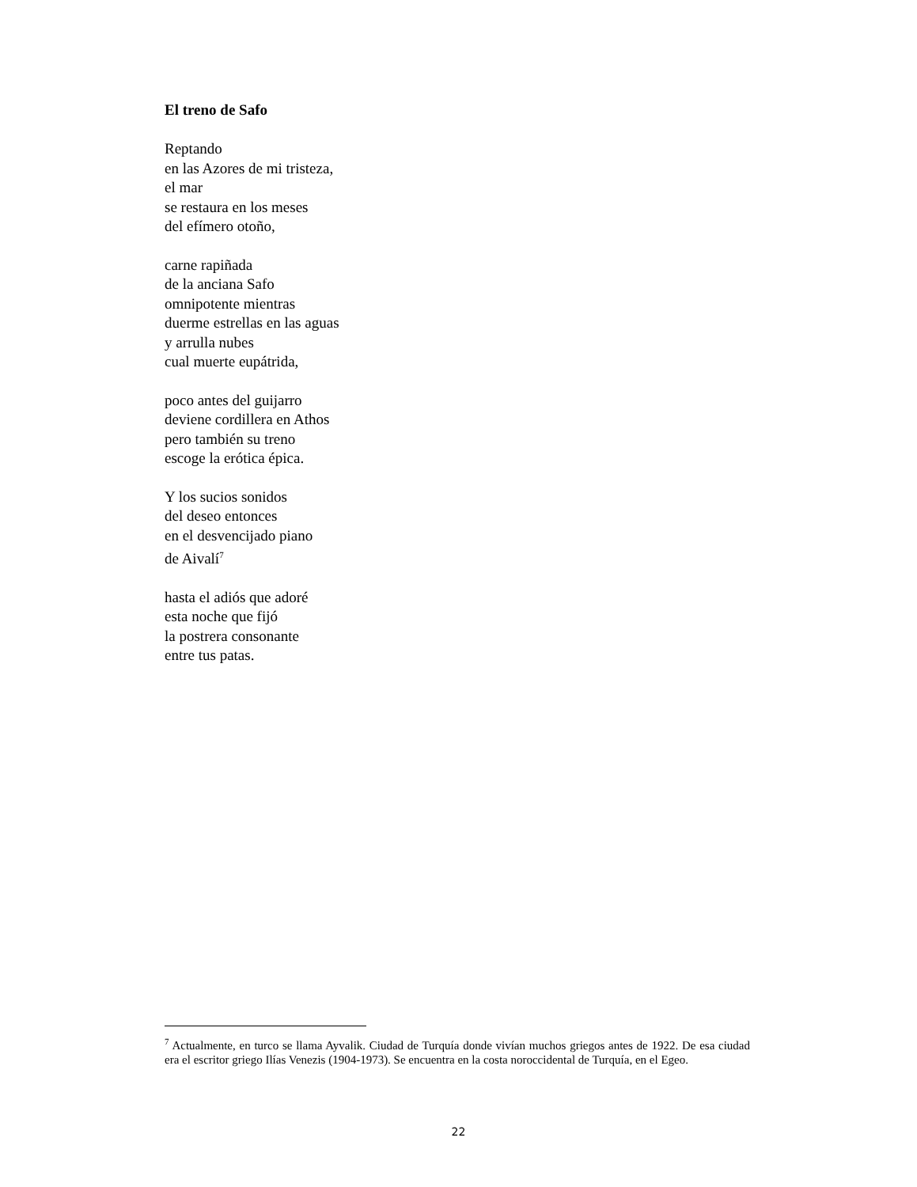El treno de Safo
Reptando
en las Azores de mi tristeza,
el mar
se restaura en los meses
del efímero otoño,
carne rapiñada
de la anciana Safo
omnipotente mientras
duerme estrellas en las aguas
y arrulla nubes
cual muerte eupátrida,
poco antes del guijarro
deviene cordillera en Athos
pero también su treno
escoge la erótica épica.
Y los sucios sonidos
del deseo entonces
en el desvencijado piano
de Aivalí<sup>7</sup>
hasta el adiós que adoré
esta noche que fijó
la postrera consonante
entre tus patas.
<sup>7</sup> Actualmente, en turco se llama Ayvalik. Ciudad de Turquía donde vivían muchos griegos antes de 1922. De esa ciudad era el escritor griego Ilías Venezis (1904-1973). Se encuentra en la costa noroccidental de Turquía, en el Egeo.
22